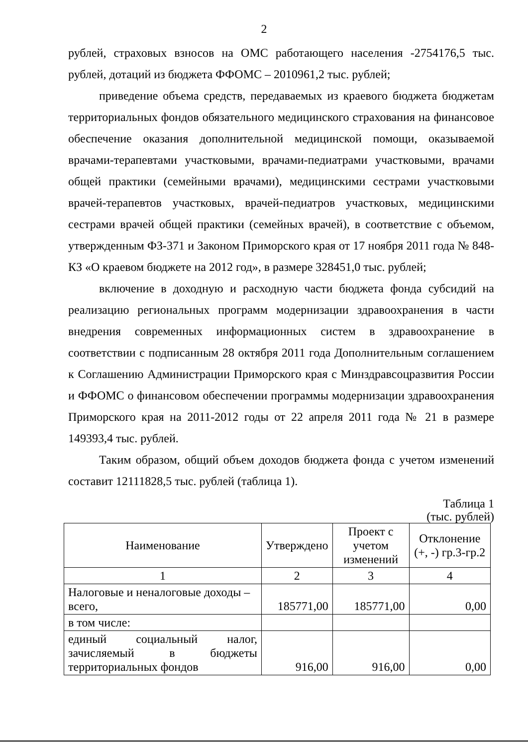2
рублей, страховых взносов на ОМС работающего населения -2754176,5 тыс. рублей, дотаций из бюджета ФФОМС – 2010961,2 тыс. рублей;
приведение объема средств, передаваемых из краевого бюджета бюджетам территориальных фондов обязательного медицинского страхования на финансовое обеспечение оказания дополнительной медицинской помощи, оказываемой врачами-терапевтами участковыми, врачами-педиатрами участковыми, врачами общей практики (семейными врачами), медицинскими сестрами участковыми врачей-терапевтов участковых, врачей-педиатров участковых, медицинскими сестрами врачей общей практики (семейных врачей), в соответствие с объемом, утвержденным ФЗ-371 и Законом Приморского края от 17 ноября 2011 года № 848-КЗ «О краевом бюджете на 2012 год», в размере 328451,0 тыс. рублей;
включение в доходную и расходную части бюджета фонда субсидий на реализацию региональных программ модернизации здравоохранения в части внедрения современных информационных систем в здравоохранение в соответствии с подписанным 28 октября 2011 года Дополнительным соглашением к Соглашению Администрации Приморского края с Минздравсоцразвития России и ФФОМС о финансовом обеспечении программы модернизации здравоохранения Приморского края на 2011-2012 годы от 22 апреля 2011 года № 21 в размере 149393,4 тыс. рублей.
Таким образом, общий объем доходов бюджета фонда с учетом изменений составит 12111828,5 тыс. рублей (таблица 1).
Таблица 1
(тыс. рублей)
| Наименование | Утверждено | Проект с учетом изменений | Отклонение (+, -) гр.3-гр.2 |
| --- | --- | --- | --- |
| 1 | 2 | 3 | 4 |
| Налоговые и неналоговые доходы – всего, | 185771,00 | 185771,00 | 0,00 |
| в том числе: | | | |
| единый социальный налог, зачисляемый в бюджеты территориальных фондов | 916,00 | 916,00 | 0,00 |